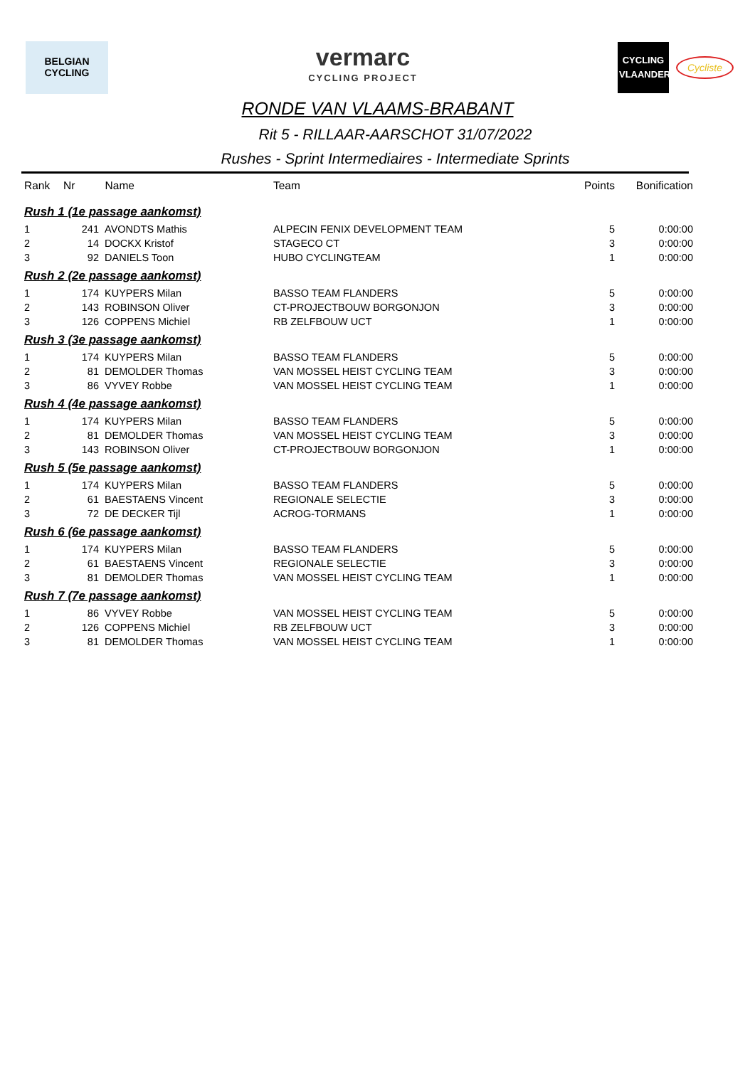BELGIAN
CYCLING
vermarc
CYCLING PROJECT
CYCLING
VLAANDEREN
Cycliste
RONDE VAN VLAAMS-BRABANT
Rit 5 - RILLAAR-AARSCHOT 31/07/2022
Rushes - Sprint Intermediaires - Intermediate Sprints
| Rank | Nr | Name | Team | Points | Bonification |
| --- | --- | --- | --- | --- | --- |
| Rush 1 (1e passage aankomst) | | | | | |
| 1 | 241 | AVONDTS Mathis | ALPECIN FENIX DEVELOPMENT TEAM | 5 | 0:00:00 |
| 2 | 14 | DOCKX Kristof | STAGECO CT | 3 | 0:00:00 |
| 3 | 92 | DANIELS Toon | HUBO CYCLINGTEAM | 1 | 0:00:00 |
| Rush 2 (2e passage aankomst) | | | | | |
| 1 | 174 | KUYPERS Milan | BASSO TEAM FLANDERS | 5 | 0:00:00 |
| 2 | 143 | ROBINSON Oliver | CT-PROJECTBOUW BORGONJON | 3 | 0:00:00 |
| 3 | 126 | COPPENS Michiel | RB ZELFBOUW UCT | 1 | 0:00:00 |
| Rush 3 (3e passage aankomst) | | | | | |
| 1 | 174 | KUYPERS Milan | BASSO TEAM FLANDERS | 5 | 0:00:00 |
| 2 | 81 | DEMOLDER Thomas | VAN MOSSEL HEIST CYCLING TEAM | 3 | 0:00:00 |
| 3 | 86 | VYVEY Robbe | VAN MOSSEL HEIST CYCLING TEAM | 1 | 0:00:00 |
| Rush 4 (4e passage aankomst) | | | | | |
| 1 | 174 | KUYPERS Milan | BASSO TEAM FLANDERS | 5 | 0:00:00 |
| 2 | 81 | DEMOLDER Thomas | VAN MOSSEL HEIST CYCLING TEAM | 3 | 0:00:00 |
| 3 | 143 | ROBINSON Oliver | CT-PROJECTBOUW BORGONJON | 1 | 0:00:00 |
| Rush 5 (5e passage aankomst) | | | | | |
| 1 | 174 | KUYPERS Milan | BASSO TEAM FLANDERS | 5 | 0:00:00 |
| 2 | 61 | BAESTAENS Vincent | REGIONALE SELECTIE | 3 | 0:00:00 |
| 3 | 72 | DE DECKER Tijl | ACROG-TORMANS | 1 | 0:00:00 |
| Rush 6 (6e passage aankomst) | | | | | |
| 1 | 174 | KUYPERS Milan | BASSO TEAM FLANDERS | 5 | 0:00:00 |
| 2 | 61 | BAESTAENS Vincent | REGIONALE SELECTIE | 3 | 0:00:00 |
| 3 | 81 | DEMOLDER Thomas | VAN MOSSEL HEIST CYCLING TEAM | 1 | 0:00:00 |
| Rush 7 (7e passage aankomst) | | | | | |
| 1 | 86 | VYVEY Robbe | VAN MOSSEL HEIST CYCLING TEAM | 5 | 0:00:00 |
| 2 | 126 | COPPENS Michiel | RB ZELFBOUW UCT | 3 | 0:00:00 |
| 3 | 81 | DEMOLDER Thomas | VAN MOSSEL HEIST CYCLING TEAM | 1 | 0:00:00 |